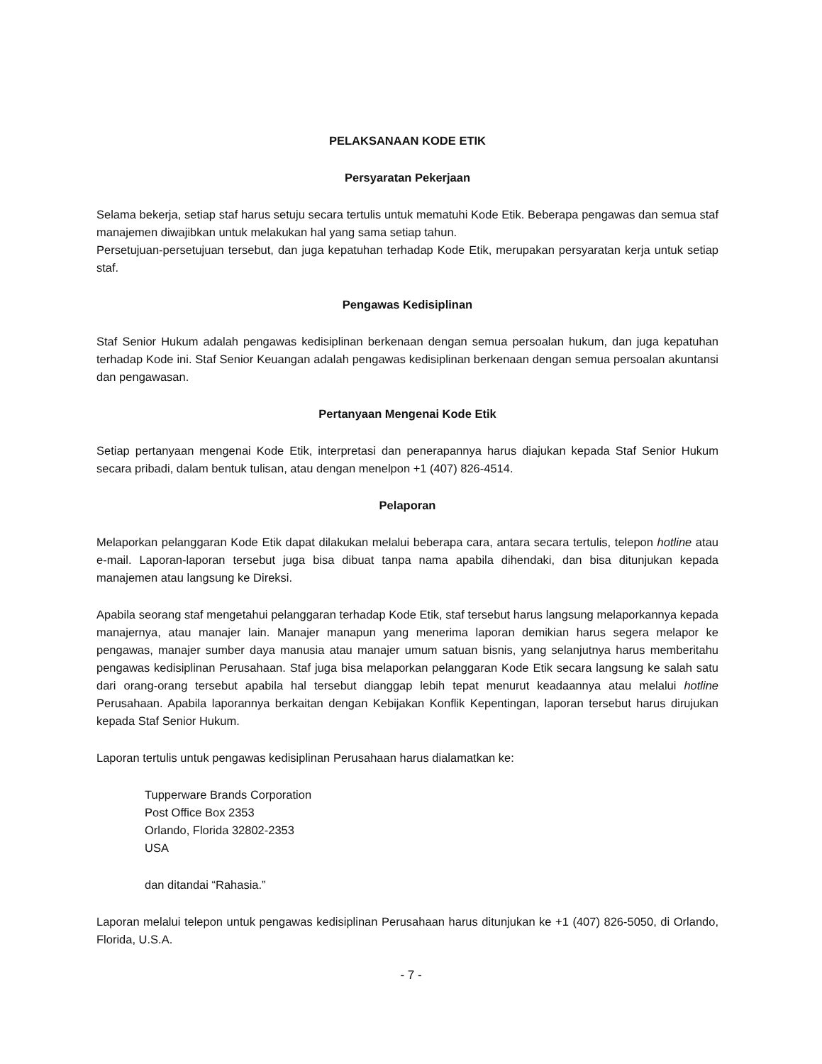PELAKSANAAN KODE ETIK
Persyaratan Pekerjaan
Selama bekerja, setiap staf harus setuju secara tertulis untuk mematuhi Kode Etik. Beberapa pengawas dan semua staf manajemen diwajibkan untuk melakukan hal yang sama setiap tahun.
Persetujuan-persetujuan tersebut, dan juga kepatuhan terhadap Kode Etik, merupakan persyaratan kerja untuk setiap staf.
Pengawas Kedisiplinan
Staf Senior Hukum adalah pengawas kedisiplinan berkenaan dengan semua persoalan hukum, dan juga kepatuhan terhadap Kode ini. Staf Senior Keuangan adalah pengawas kedisiplinan berkenaan dengan semua persoalan akuntansi dan pengawasan.
Pertanyaan Mengenai Kode Etik
Setiap pertanyaan mengenai Kode Etik, interpretasi dan penerapannya harus diajukan kepada Staf Senior Hukum secara pribadi, dalam bentuk tulisan, atau dengan menelpon +1 (407) 826-4514.
Pelaporan
Melaporkan pelanggaran Kode Etik dapat dilakukan melalui beberapa cara, antara secara tertulis, telepon hotline atau e-mail. Laporan-laporan tersebut juga bisa dibuat tanpa nama apabila dihendaki, dan bisa ditunjukan kepada manajemen atau langsung ke Direksi.
Apabila seorang staf mengetahui pelanggaran terhadap Kode Etik, staf tersebut harus langsung melaporkannya kepada manajernya, atau manajer lain. Manajer manapun yang menerima laporan demikian harus segera melapor ke pengawas, manajer sumber daya manusia atau manajer umum satuan bisnis, yang selanjutnya harus memberitahu pengawas kedisiplinan Perusahaan. Staf juga bisa melaporkan pelanggaran Kode Etik secara langsung ke salah satu dari orang-orang tersebut apabila hal tersebut dianggap lebih tepat menurut keadaannya atau melalui hotline Perusahaan. Apabila laporannya berkaitan dengan Kebijakan Konflik Kepentingan, laporan tersebut harus dirujukan kepada Staf Senior Hukum.
Laporan tertulis untuk pengawas kedisiplinan Perusahaan harus dialamatkan ke:
Tupperware Brands Corporation
Post Office Box 2353
Orlando, Florida 32802-2353
USA
dan ditandai “Rahasia.”
Laporan melalui telepon untuk pengawas kedisiplinan Perusahaan harus ditunjukan ke +1 (407) 826-5050, di Orlando, Florida, U.S.A.
- 7 -